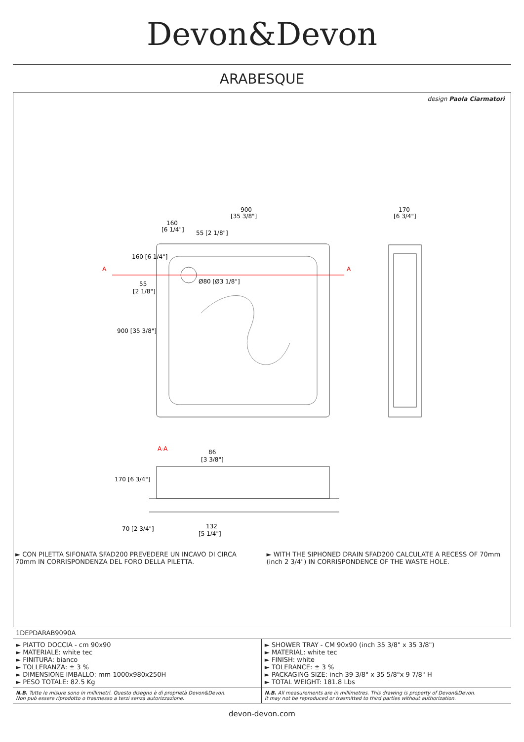Devon&Devon
ARABESQUE
design Paola Ciarmatori
900
[35 3/8"]
160
[6 1/4"]
55 [2 1/8"]
170
[6 3/4"]
A
A
160 [6 1/4"]
55
[2 1/8"]
Ø80 [Ø3 1/8"]
900 [35 3/8"]
A-A
86
[3 3/8"]
170 [6 3/4"]
70 [2 3/4"]
132
[5 1/4"]
► CON PILETTA SIFONATA SFAD200 PREVEDERE UN INCAVO DI CIRCA 70mm IN CORRISPONDENZA DEL FORO DELLA PILETTA.
► WITH THE SIPHONED DRAIN SFAD200 CALCULATE A RECESS OF 70mm (inch 2 3/4") IN CORRISPONDENCE OF THE WASTE HOLE.
| 1DEPDARAB9090A | |
| ► PIATTO DOCCIA - cm 90x90 ► MATERIALE: white tec ► FINITURA: bianco ► TOLLERANZA: ± 3 % ► DIMENSIONE IMBALLO: mm 1000x980x250H ► PESO TOTALE: 82.5 Kg | ► SHOWER TRAY - CM 90x90 (inch 35 3/8" x 35 3/8") ► MATERIAL: white tec ► FINISH: white ► TOLERANCE: ± 3 % ► PACKAGING SIZE: inch 39 3/8" x 35 5/8"x 9 7/8" H ► TOTAL WEIGHT: 181.8 Lbs |
| N.B. Tutte le misure sono in millimetri. Questo disegno è di proprietà Devon&Devon. Non può essere riprodotto o trasmesso a terzi senza autorizzazione. | N.B. All measurements are in millimetres. This drawing is property of Devon&Devon. It may not be reproduced or trasmitted to third parties without authorization. |
devon-devon.com